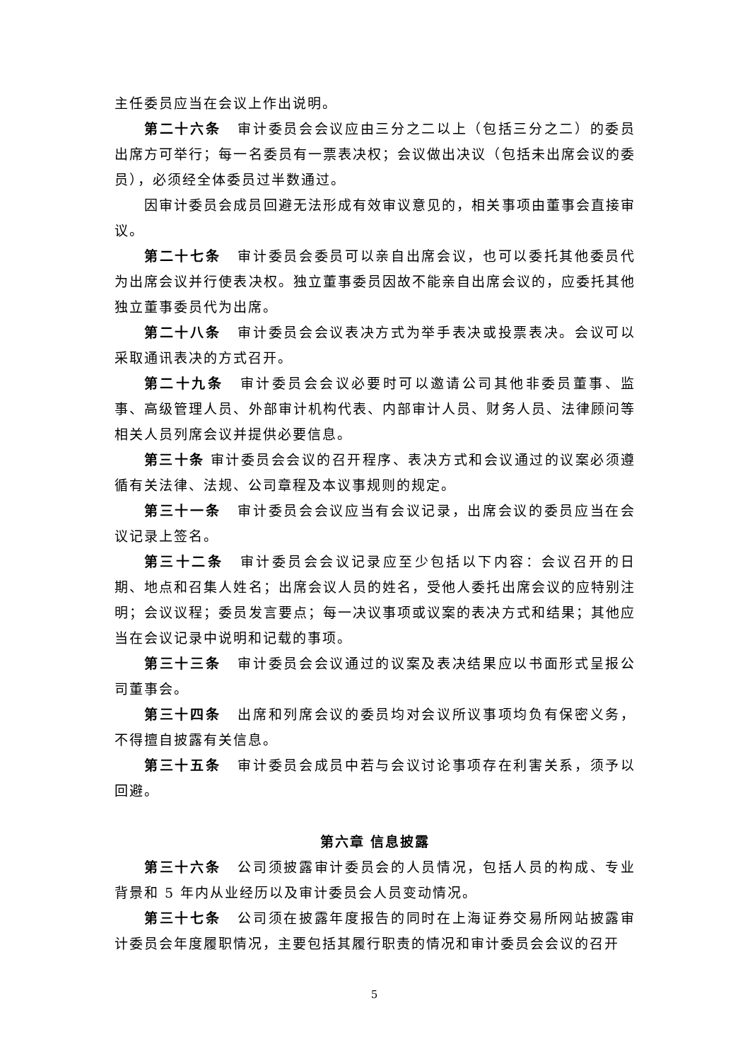主任委员应当在会议上作出说明。
第二十六条 审计委员会会议应由三分之二以上（包括三分之二）的委员出席方可举行；每一名委员有一票表决权；会议做出决议（包括未出席会议的委员），必须经全体委员过半数通过。
因审计委员会成员回避无法形成有效审议意见的，相关事项由董事会直接审议。
第二十七条 审计委员会委员可以亲自出席会议，也可以委托其他委员代为出席会议并行使表决权。独立董事委员因故不能亲自出席会议的，应委托其他独立董事委员代为出席。
第二十八条 审计委员会会议表决方式为举手表决或投票表决。会议可以采取通讯表决的方式召开。
第二十九条 审计委员会会议必要时可以邀请公司其他非委员董事、监事、高级管理人员、外部审计机构代表、内部审计人员、财务人员、法律顾问等相关人员列席会议并提供必要信息。
第三十条 审计委员会会议的召开程序、表决方式和会议通过的议案必须遵循有关法律、法规、公司章程及本议事规则的规定。
第三十一条 审计委员会会议应当有会议记录，出席会议的委员应当在会议记录上签名。
第三十二条 审计委员会会议记录应至少包括以下内容：会议召开的日期、地点和召集人姓名；出席会议人员的姓名，受他人委托出席会议的应特别注明；会议议程；委员发言要点；每一决议事项或议案的表决方式和结果；其他应当在会议记录中说明和记载的事项。
第三十三条 审计委员会会议通过的议案及表决结果应以书面形式呈报公司董事会。
第三十四条 出席和列席会议的委员均对会议所议事项均负有保密义务，不得擅自披露有关信息。
第三十五条 审计委员会成员中若与会议讨论事项存在利害关系，须予以回避。
第六章 信息披露
第三十六条 公司须披露审计委员会的人员情况，包括人员的构成、专业背景和 5 年内从业经历以及审计委员会人员变动情况。
第三十七条 公司须在披露年度报告的同时在上海证券交易所网站披露审计委员会年度履职情况，主要包括其履行职责的情况和审计委员会会议的召开
5